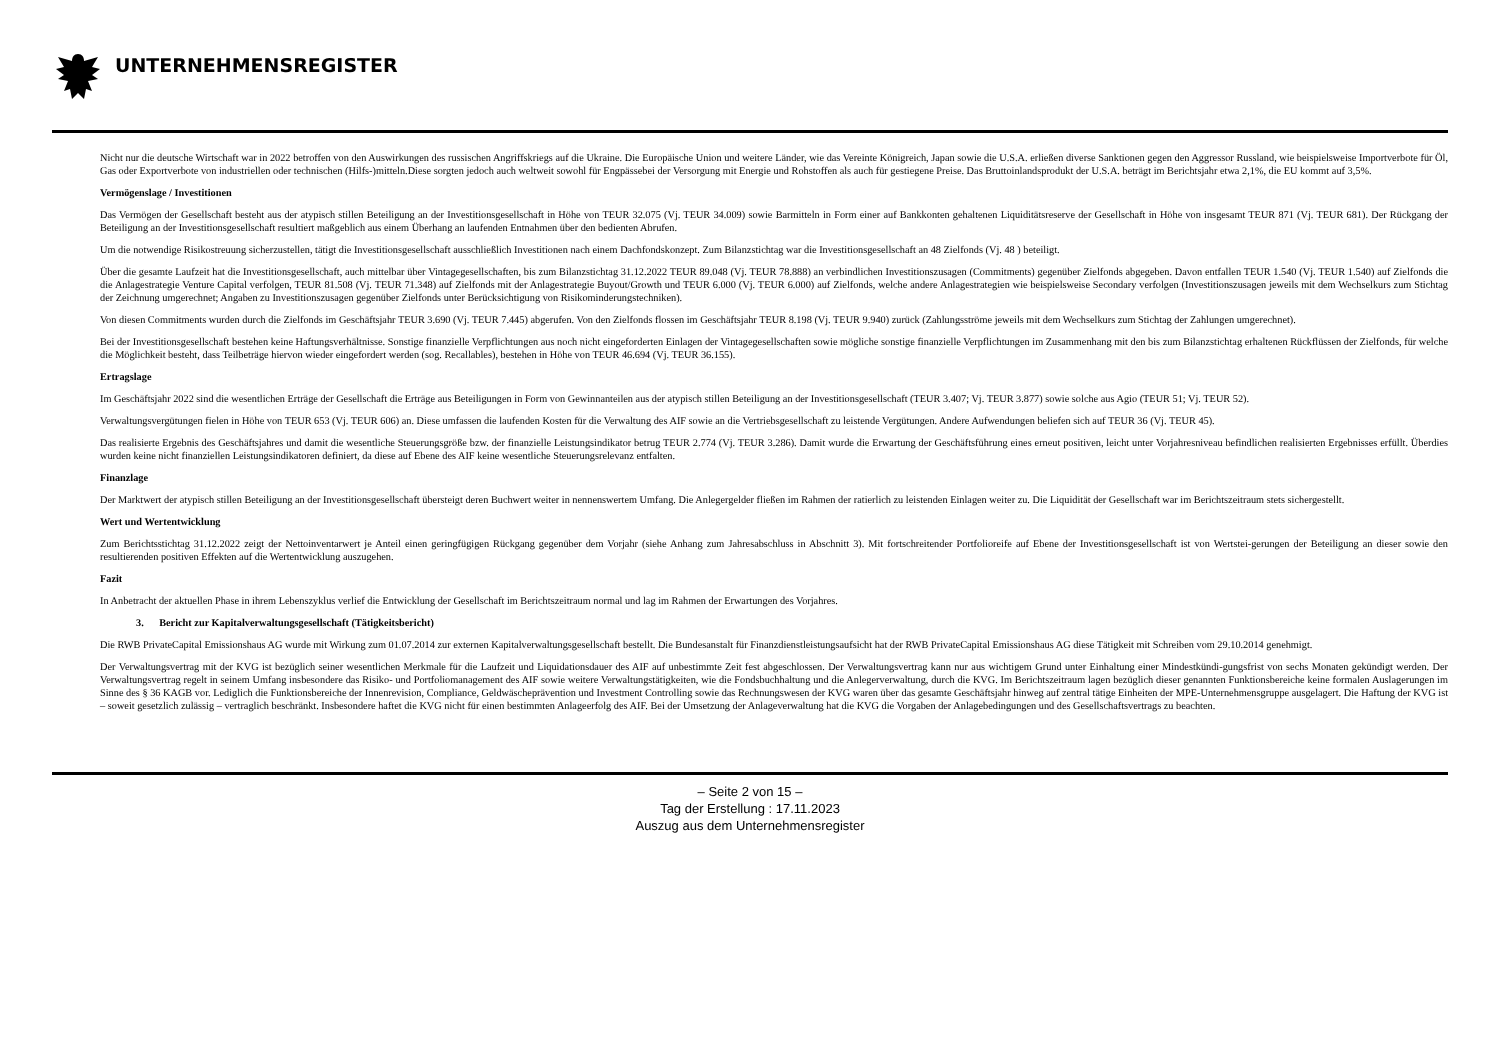UNTERNEHMENSREGISTER
Nicht nur die deutsche Wirtschaft war in 2022 betroffen von den Auswirkungen des russischen Angriffskriegs auf die Ukraine. Die Europäische Union und weitere Länder, wie das Vereinte Königreich, Japan sowie die U.S.A. erließen diverse Sanktionen gegen den Aggressor Russland, wie beispielsweise Importverbote für Öl, Gas oder Exportverbote von industriellen oder technischen (Hilfs-)mitteln.Diese sorgten jedoch auch weltweit sowohl für Engpässebei der Versorgung mit Energie und Rohstoffen als auch für gestiegene Preise. Das Bruttoinlandsprodukt der U.S.A. beträgt im Berichtsjahr etwa 2,1%, die EU kommt auf 3,5%.
Vermögenslage / Investitionen
Das Vermögen der Gesellschaft besteht aus der atypisch stillen Beteiligung an der Investitionsgesellschaft in Höhe von TEUR 32.075 (Vj. TEUR 34.009) sowie Barmitteln in Form einer auf Bankkonten gehaltenen Liquiditätsreserve der Gesellschaft in Höhe von insgesamt TEUR 871 (Vj. TEUR 681). Der Rückgang der Beteiligung an der Investitionsgesellschaft resultiert maßgeblich aus einem Überhang an laufenden Entnahmen über den bedienten Abrufen.
Um die notwendige Risikostreuung sicherzustellen, tätigt die Investitionsgesellschaft ausschließlich Investitionen nach einem Dachfondskonzept. Zum Bilanzstichtag war die Investitionsgesellschaft an 48 Zielfonds (Vj. 48 ) beteiligt.
Über die gesamte Laufzeit hat die Investitionsgesellschaft, auch mittelbar über Vintagegesellschaften, bis zum Bilanzstichtag 31.12.2022 TEUR 89.048 (Vj. TEUR 78.888) an verbindlichen Investitionszusagen (Commitments) gegenüber Zielfonds abgegeben. Davon entfallen TEUR 1.540 (Vj. TEUR 1.540) auf Zielfonds die die Anlagestrategie Venture Capital verfolgen, TEUR 81.508 (Vj. TEUR 71.348) auf Zielfonds mit der Anlagestrategie Buyout/Growth und TEUR 6.000 (Vj. TEUR 6.000) auf Zielfonds, welche andere Anlagestrategien wie beispielsweise Secondary verfolgen (Investitionszusagen jeweils mit dem Wechselkurs zum Stichtag der Zeichnung umgerechnet; Angaben zu Investitionszusagen gegenüber Zielfonds unter Berücksichtigung von Risikominderungstechniken).
Von diesen Commitments wurden durch die Zielfonds im Geschäftsjahr TEUR 3.690 (Vj. TEUR 7.445) abgerufen. Von den Zielfonds flossen im Geschäftsjahr TEUR 8.198 (Vj. TEUR 9.940) zurück (Zahlungsströme jeweils mit dem Wechselkurs zum Stichtag der Zahlungen umgerechnet).
Bei der Investitionsgesellschaft bestehen keine Haftungsverhältnisse. Sonstige finanzielle Verpflichtungen aus noch nicht eingeforderten Einlagen der Vintagegesellschaften sowie mögliche sonstige finanzielle Verpflichtungen im Zusammenhang mit den bis zum Bilanzstichtag erhaltenen Rückflüssen der Zielfonds, für welche die Möglichkeit besteht, dass Teilbeträge hiervon wieder eingefordert werden (sog. Recallables), bestehen in Höhe von TEUR 46.694 (Vj. TEUR 36.155).
Ertragslage
Im Geschäftsjahr 2022 sind die wesentlichen Erträge der Gesellschaft die Erträge aus Beteiligungen in Form von Gewinnanteilen aus der atypisch stillen Beteiligung an der Investitionsgesellschaft (TEUR 3.407; Vj. TEUR 3.877) sowie solche aus Agio (TEUR 51; Vj. TEUR 52).
Verwaltungsvergütungen fielen in Höhe von TEUR 653 (Vj. TEUR 606) an. Diese umfassen die laufenden Kosten für die Verwaltung des AIF sowie an die Vertriebsgesellschaft zu leistende Vergütungen. Andere Aufwendungen beliefen sich auf TEUR 36 (Vj. TEUR 45).
Das realisierte Ergebnis des Geschäftsjahres und damit die wesentliche Steuerungsgröße bzw. der finanzielle Leistungsindikator betrug TEUR 2.774 (Vj. TEUR 3.286). Damit wurde die Erwartung der Geschäftsführung eines erneut positiven, leicht unter Vorjahresniveau befindlichen realisierten Ergebnisses erfüllt. Überdies wurden keine nicht finanziellen Leistungsindikatoren definiert, da diese auf Ebene des AIF keine wesentliche Steuerungsrelevanz entfalten.
Finanzlage
Der Marktwert der atypisch stillen Beteiligung an der Investitionsgesellschaft übersteigt deren Buchwert weiter in nennenswertem Umfang. Die Anlegergelder fließen im Rahmen der ratierlich zu leistenden Einlagen weiter zu. Die Liquidität der Gesellschaft war im Berichtszeitraum stets sichergestellt.
Wert und Wertentwicklung
Zum Berichtsstichtag 31.12.2022 zeigt der Nettoinventarwert je Anteil einen geringfügigen Rückgang gegenüber dem Vorjahr (siehe Anhang zum Jahresabschluss in Abschnitt 3). Mit fortschreitender Portfolioreife auf Ebene der Investitionsgesellschaft ist von Wertstei-gerungen der Beteiligung an dieser sowie den resultierenden positiven Effekten auf die Wertentwicklung auszugehen.
Fazit
In Anbetracht der aktuellen Phase in ihrem Lebenszyklus verlief die Entwicklung der Gesellschaft im Berichtszeitraum normal und lag im Rahmen der Erwartungen des Vorjahres.
3. Bericht zur Kapitalverwaltungsgesellschaft (Tätigkeitsbericht)
Die RWB PrivateCapital Emissionshaus AG wurde mit Wirkung zum 01.07.2014 zur externen Kapitalverwaltungsgesellschaft bestellt. Die Bundesanstalt für Finanzdienstleistungsaufsicht hat der RWB PrivateCapital Emissionshaus AG diese Tätigkeit mit Schreiben vom 29.10.2014 genehmigt.
Der Verwaltungsvertrag mit der KVG ist bezüglich seiner wesentlichen Merkmale für die Laufzeit und Liquidationsdauer des AIF auf unbestimmte Zeit fest abgeschlossen. Der Verwaltungsvertrag kann nur aus wichtigem Grund unter Einhaltung einer Mindestkündi-gungsfrist von sechs Monaten gekündigt werden. Der Verwaltungsvertrag regelt in seinem Umfang insbesondere das Risiko- und Portfoliomanagement des AIF sowie weitere Verwaltungstätigkeiten, wie die Fondsbuchhaltung und die Anlegerverwaltung, durch die KVG. Im Berichtszeitraum lagen bezüglich dieser genannten Funktionsbereiche keine formalen Auslagerungen im Sinne des § 36 KAGB vor. Lediglich die Funktionsbereiche der Innenrevision, Compliance, Geldwäscheprävention und Investment Controlling sowie das Rechnungswesen der KVG waren über das gesamte Geschäftsjahr hinweg auf zentral tätige Einheiten der MPE-Unternehmensgruppe ausgelagert. Die Haftung der KVG ist – soweit gesetzlich zulässig – vertraglich beschränkt. Insbesondere haftet die KVG nicht für einen bestimmten Anlageerfolg des AIF. Bei der Umsetzung der Anlageverwaltung hat die KVG die Vorgaben der Anlagebedingungen und des Gesellschaftsvertrags zu beachten.
– Seite 2 von 15 –
Tag der Erstellung : 17.11.2023
Auszug aus dem Unternehmensregister